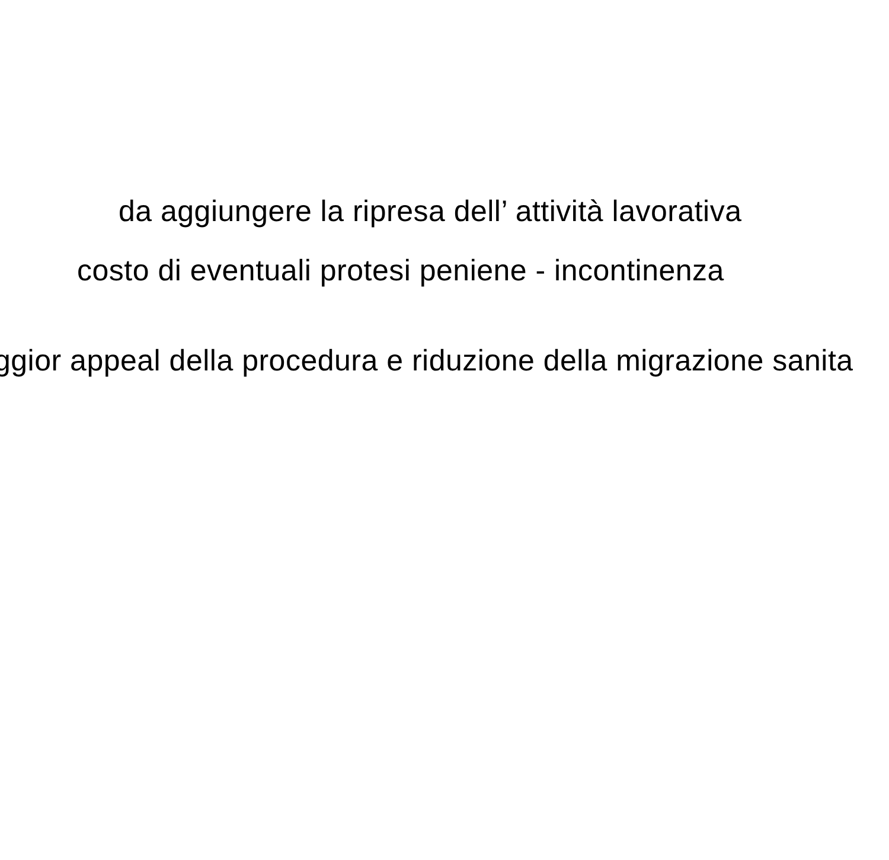da aggiungere la ripresa dell’ attività lavorativa
costo di eventuali protesi peniene - incontinenza
ggior appeal della procedura e riduzione della migrazione sanita